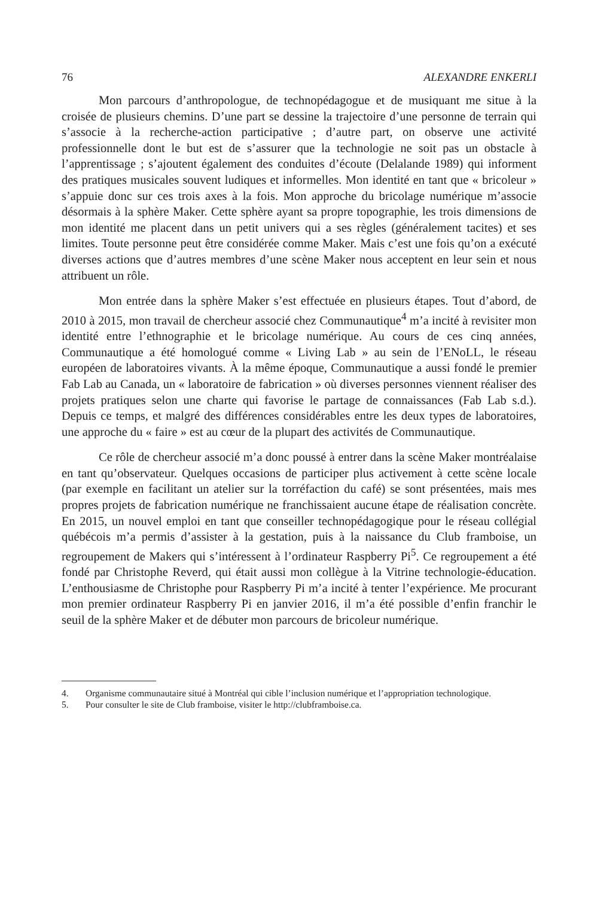76 ALEXANDRE ENKERLI
Mon parcours d’anthropologue, de technopédagogue et de musiquant me situe à la croisée de plusieurs chemins. D’une part se dessine la trajectoire d’une personne de terrain qui s’associe à la recherche-action participative ; d’autre part, on observe une activité professionnelle dont le but est de s’assurer que la technologie ne soit pas un obstacle à l’apprentissage ; s’ajoutent également des conduites d’écoute (Delalande 1989) qui informent des pratiques musicales souvent ludiques et informelles. Mon identité en tant que « bricoleur » s’appuie donc sur ces trois axes à la fois. Mon approche du bricolage numérique m’associe désormais à la sphère Maker. Cette sphère ayant sa propre topographie, les trois dimensions de mon identité me placent dans un petit univers qui a ses règles (généralement tacites) et ses limites. Toute personne peut être considérée comme Maker. Mais c’est une fois qu’on a exécuté diverses actions que d’autres membres d’une scène Maker nous acceptent en leur sein et nous attribuent un rôle.
Mon entrée dans la sphère Maker s’est effectuée en plusieurs étapes. Tout d’abord, de 2010 à 2015, mon travail de chercheur associé chez Communautique<sup>4</sup> m’a incité à revisiter mon identité entre l’ethnographie et le bricolage numérique. Au cours de ces cinq années, Communautique a été homologué comme « Living Lab » au sein de l’ENoLL, le réseau européen de laboratoires vivants. À la même époque, Communautique a aussi fondé le premier Fab Lab au Canada, un « laboratoire de fabrication » où diverses personnes viennent réaliser des projets pratiques selon une charte qui favorise le partage de connaissances (Fab Lab s.d.). Depuis ce temps, et malgré des différences considérables entre les deux types de laboratoires, une approche du « faire » est au cœur de la plupart des activités de Communautique.
Ce rôle de chercheur associé m’a donc poussé à entrer dans la scène Maker montréalaise en tant qu’observateur. Quelques occasions de participer plus activement à cette scène locale (par exemple en facilitant un atelier sur la torréfaction du café) se sont présentées, mais mes propres projets de fabrication numérique ne franchissaient aucune étape de réalisation concrète. En 2015, un nouvel emploi en tant que conseiller technopédagogique pour le réseau collégial québécois m’a permis d’assister à la gestation, puis à la naissance du Club framboise, un regroupement de Makers qui s’intéressent à l’ordinateur Raspberry Pi<sup>5</sup>. Ce regroupement a été fondé par Christophe Reverd, qui était aussi mon collègue à la Vitrine technologie-éducation. L’enthousiasme de Christophe pour Raspberry Pi m’a incité à tenter l’expérience. Me procurant mon premier ordinateur Raspberry Pi en janvier 2016, il m’a été possible d’enfin franchir le seuil de la sphère Maker et de débuter mon parcours de bricoleur numérique.
4. Organisme communautaire situé à Montréal qui cible l’inclusion numérique et l’appropriation technologique.
5. Pour consulter le site de Club framboise, visiter le http://clubframboise.ca.